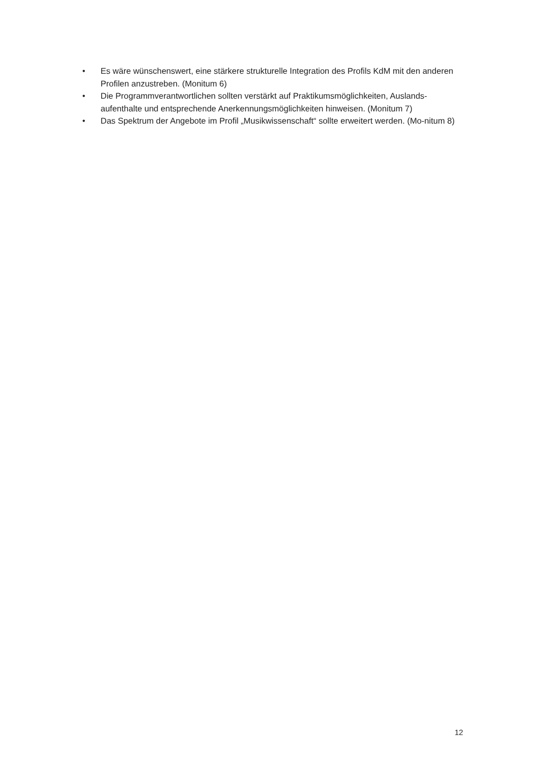• Es wäre wünschenswert, eine stärkere strukturelle Integration des Profils KdM mit den anderen Profilen anzustreben. (Monitum 6)
• Die Programmverantwortlichen sollten verstärkt auf Praktikumsmöglichkeiten, Auslands-aufenthalte und entsprechende Anerkennungsmöglichkeiten hinweisen. (Monitum 7)
• Das Spektrum der Angebote im Profil „Musikwissenschaft“ sollte erweitert werden. (Mo-nitum 8)
12